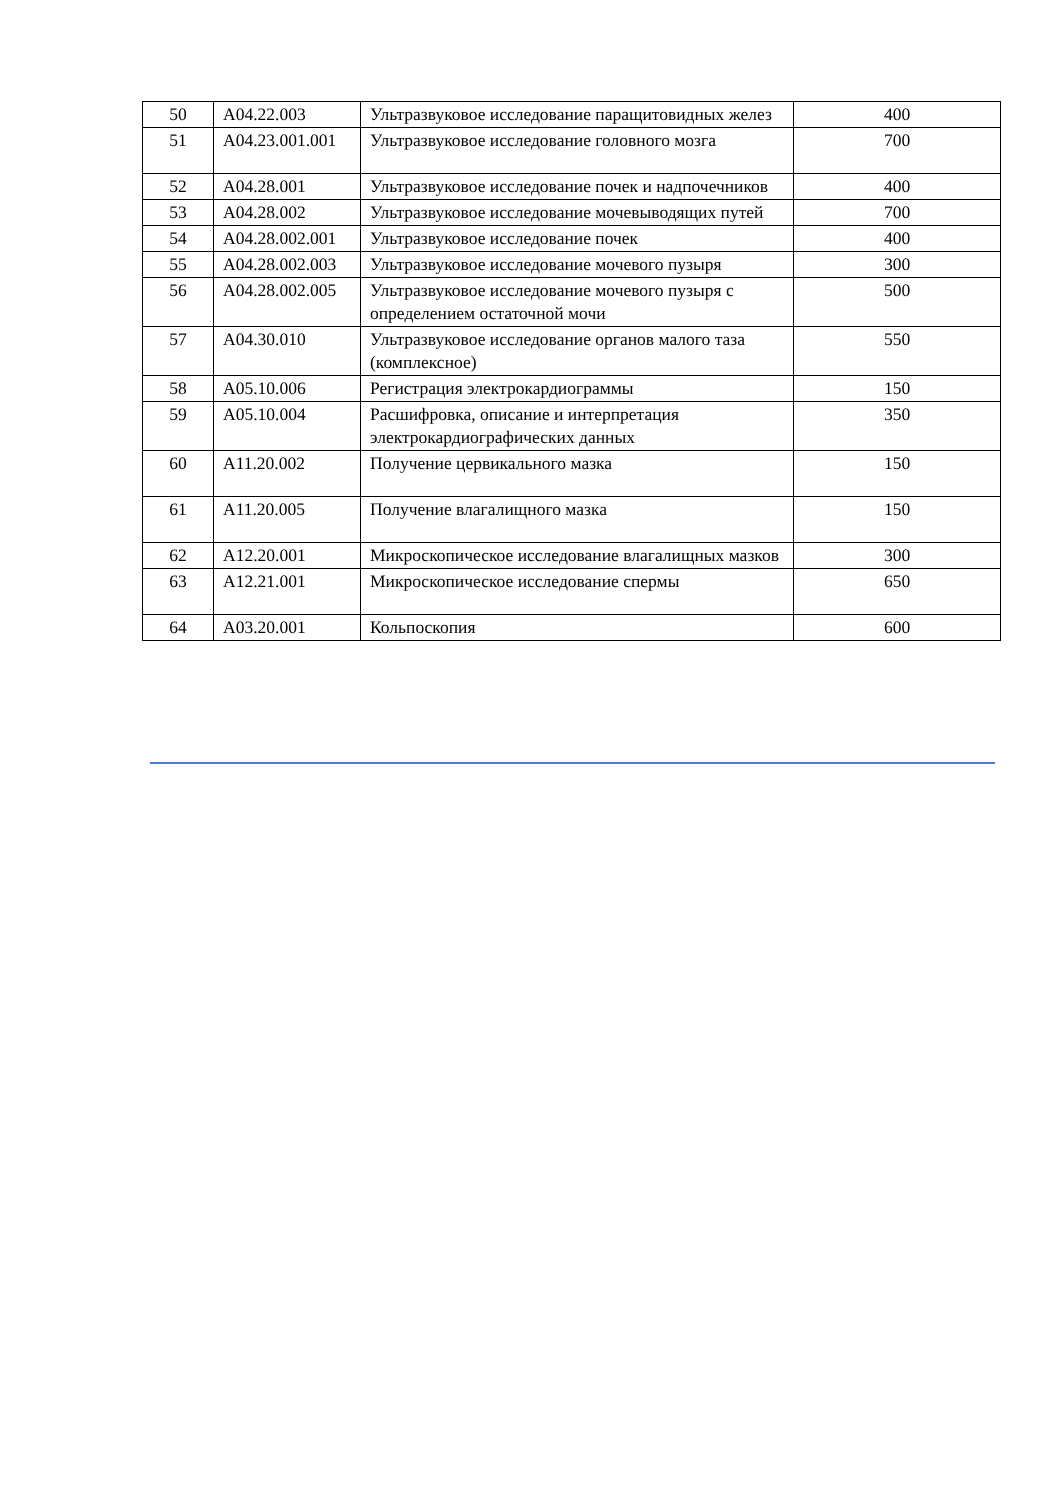| 50 | A04.22.003 | Ультразвуковое исследование паращитовидных желез | 400 |
| 51 | A04.23.001.001 | Ультразвуковое исследование головного мозга | 700 |
| 52 | A04.28.001 | Ультразвуковое исследование почек и надпочечников | 400 |
| 53 | A04.28.002 | Ультразвуковое исследование мочевыводящих путей | 700 |
| 54 | A04.28.002.001 | Ультразвуковое исследование почек | 400 |
| 55 | A04.28.002.003 | Ультразвуковое исследование мочевого пузыря | 300 |
| 56 | A04.28.002.005 | Ультразвуковое исследование мочевого пузыря с определением остаточной мочи | 500 |
| 57 | A04.30.010 | Ультразвуковое исследование органов малого таза (комплексное) | 550 |
| 58 | A05.10.006 | Регистрация электрокардиограммы | 150 |
| 59 | A05.10.004 | Расшифровка, описание и интерпретация электрокардиографических данных | 350 |
| 60 | A11.20.002 | Получение цервикального мазка | 150 |
| 61 | A11.20.005 | Получение влагалищного мазка | 150 |
| 62 | A12.20.001 | Микроскопическое исследование влагалищных мазков | 300 |
| 63 | A12.21.001 | Микроскопическое исследование спермы | 650 |
| 64 | A03.20.001 | Кольпоскопия | 600 |